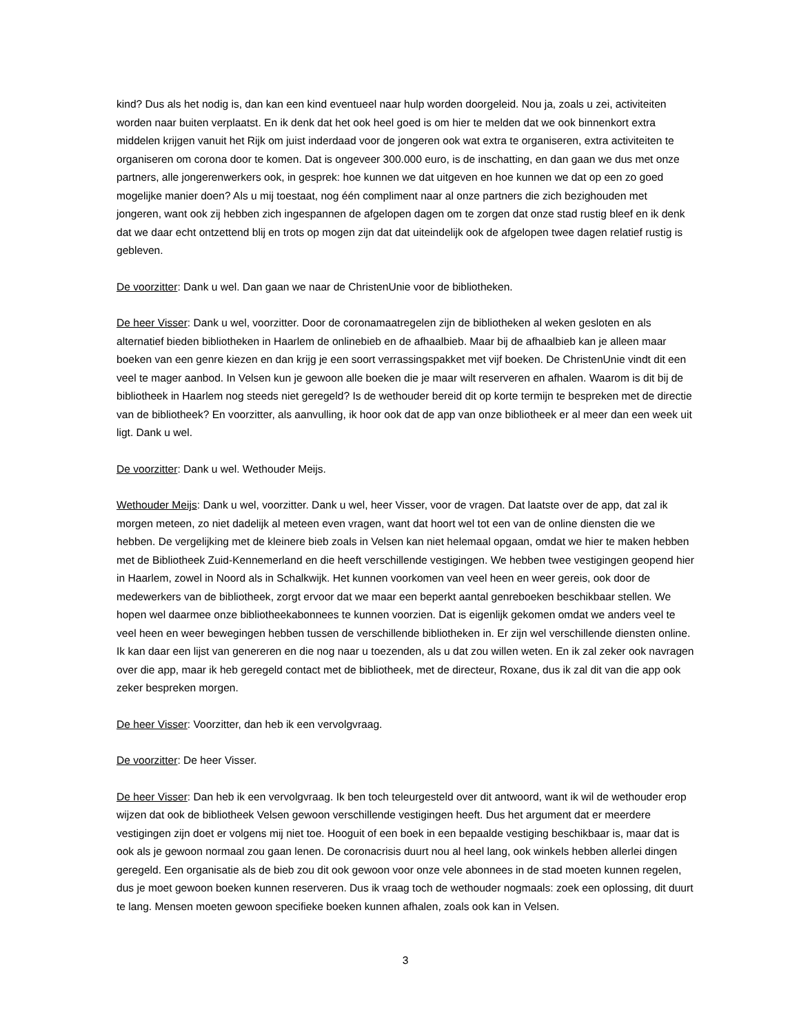kind? Dus als het nodig is, dan kan een kind eventueel naar hulp worden doorgeleid. Nou ja, zoals u zei, activiteiten worden naar buiten verplaatst. En ik denk dat het ook heel goed is om hier te melden dat we ook binnenkort extra middelen krijgen vanuit het Rijk om juist inderdaad voor de jongeren ook wat extra te organiseren, extra activiteiten te organiseren om corona door te komen. Dat is ongeveer 300.000 euro, is de inschatting, en dan gaan we dus met onze partners, alle jongerenwerkers ook, in gesprek: hoe kunnen we dat uitgeven en hoe kunnen we dat op een zo goed mogelijke manier doen? Als u mij toestaat, nog één compliment naar al onze partners die zich bezighouden met jongeren, want ook zij hebben zich ingespannen de afgelopen dagen om te zorgen dat onze stad rustig bleef en ik denk dat we daar echt ontzettend blij en trots op mogen zijn dat dat uiteindelijk ook de afgelopen twee dagen relatief rustig is gebleven.
De voorzitter: Dank u wel. Dan gaan we naar de ChristenUnie voor de bibliotheken.
De heer Visser: Dank u wel, voorzitter. Door de coronamaatregelen zijn de bibliotheken al weken gesloten en als alternatief bieden bibliotheken in Haarlem de onlinebieb en de afhaalbieb. Maar bij de afhaalbieb kan je alleen maar boeken van een genre kiezen en dan krijg je een soort verrassingspakket met vijf boeken. De ChristenUnie vindt dit een veel te mager aanbod. In Velsen kun je gewoon alle boeken die je maar wilt reserveren en afhalen. Waarom is dit bij de bibliotheek in Haarlem nog steeds niet geregeld? Is de wethouder bereid dit op korte termijn te bespreken met de directie van de bibliotheek? En voorzitter, als aanvulling, ik hoor ook dat de app van onze bibliotheek er al meer dan een week uit ligt. Dank u wel.
De voorzitter: Dank u wel. Wethouder Meijs.
Wethouder Meijs: Dank u wel, voorzitter. Dank u wel, heer Visser, voor de vragen. Dat laatste over de app, dat zal ik morgen meteen, zo niet dadelijk al meteen even vragen, want dat hoort wel tot een van de online diensten die we hebben. De vergelijking met de kleinere bieb zoals in Velsen kan niet helemaal opgaan, omdat we hier te maken hebben met de Bibliotheek Zuid-Kennemerland en die heeft verschillende vestigingen. We hebben twee vestigingen geopend hier in Haarlem, zowel in Noord als in Schalkwijk. Het kunnen voorkomen van veel heen en weer gereis, ook door de medewerkers van de bibliotheek, zorgt ervoor dat we maar een beperkt aantal genreboeken beschikbaar stellen. We hopen wel daarmee onze bibliotheekabonnees te kunnen voorzien. Dat is eigenlijk gekomen omdat we anders veel te veel heen en weer bewegingen hebben tussen de verschillende bibliotheken in. Er zijn wel verschillende diensten online. Ik kan daar een lijst van genereren en die nog naar u toezenden, als u dat zou willen weten. En ik zal zeker ook navragen over die app, maar ik heb geregeld contact met de bibliotheek, met de directeur, Roxane, dus ik zal dit van die app ook zeker bespreken morgen.
De heer Visser: Voorzitter, dan heb ik een vervolgvraag.
De voorzitter: De heer Visser.
De heer Visser: Dan heb ik een vervolgvraag. Ik ben toch teleurgesteld over dit antwoord, want ik wil de wethouder erop wijzen dat ook de bibliotheek Velsen gewoon verschillende vestigingen heeft. Dus het argument dat er meerdere vestigingen zijn doet er volgens mij niet toe. Hooguit of een boek in een bepaalde vestiging beschikbaar is, maar dat is ook als je gewoon normaal zou gaan lenen. De coronacrisis duurt nou al heel lang, ook winkels hebben allerlei dingen geregeld. Een organisatie als de bieb zou dit ook gewoon voor onze vele abonnees in de stad moeten kunnen regelen, dus je moet gewoon boeken kunnen reserveren. Dus ik vraag toch de wethouder nogmaals: zoek een oplossing, dit duurt te lang. Mensen moeten gewoon specifieke boeken kunnen afhalen, zoals ook kan in Velsen.
3